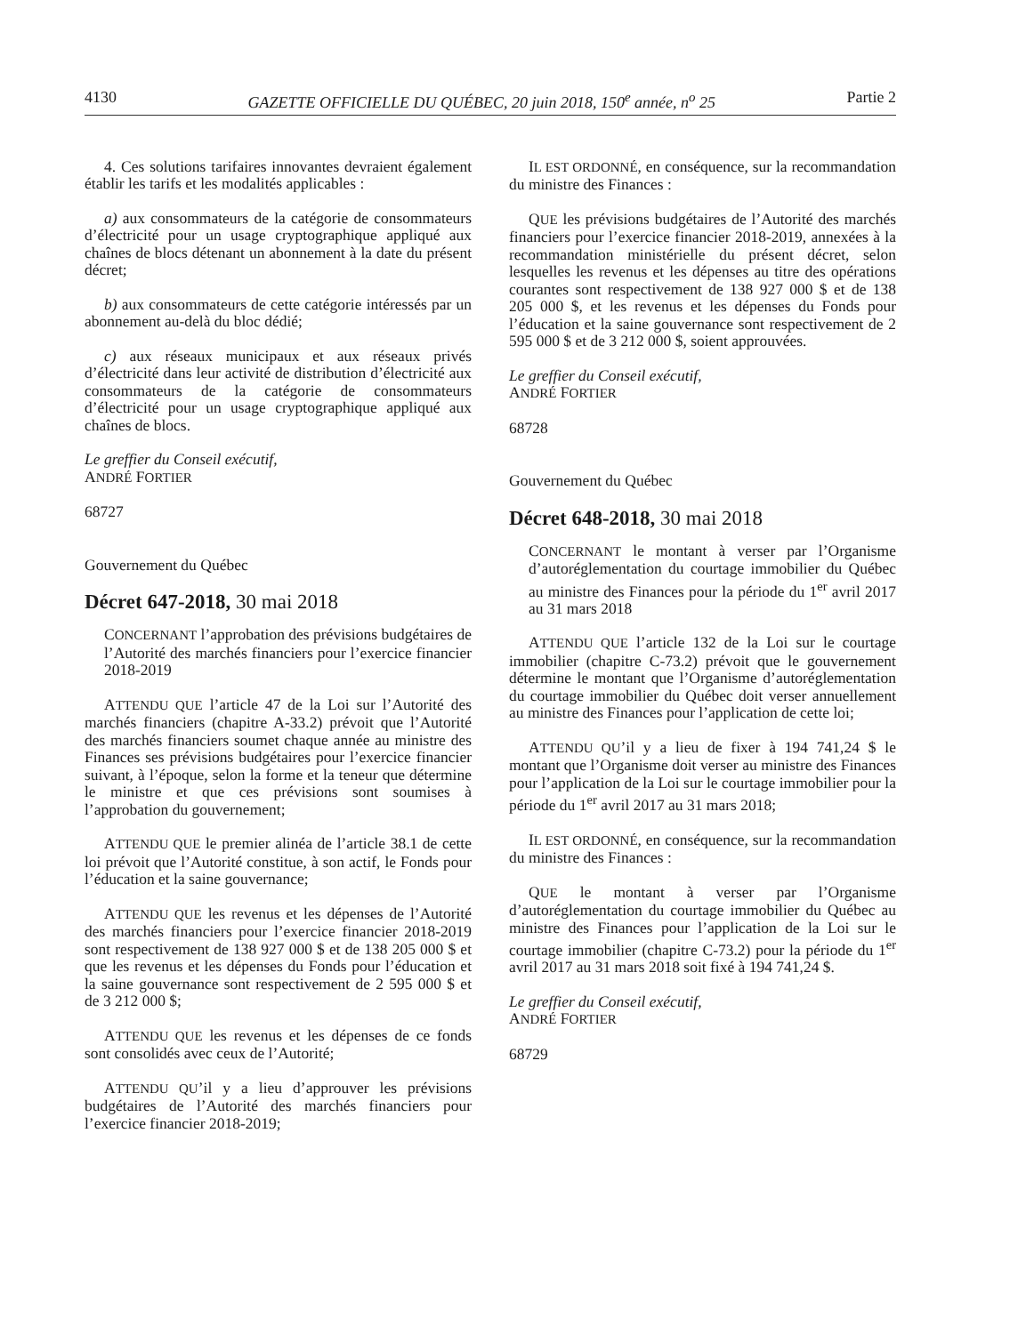4130 GAZETTE OFFICIELLE DU QUÉBEC, 20 juin 2018, 150<sup>e</sup> année, n<sup>o</sup> 25 Partie 2
4. Ces solutions tarifaires innovantes devraient également établir les tarifs et les modalités applicables :
a) aux consommateurs de la catégorie de consommateurs d’électricité pour un usage cryptographique appliqué aux chaînes de blocs détenant un abonnement à la date du présent décret;
b) aux consommateurs de cette catégorie intéressés par un abonnement au-delà du bloc dédié;
c) aux réseaux municipaux et aux réseaux privés d’électricité dans leur activité de distribution d’électricité aux consommateurs de la catégorie de consommateurs d’électricité pour un usage cryptographique appliqué aux chaînes de blocs.
Le greffier du Conseil exécutif,
ANDRÉ FORTIER
68727
Gouvernement du Québec
Décret 647-2018, 30 mai 2018
CONCERNANT l’approbation des prévisions budgétaires de l’Autorité des marchés financiers pour l’exercice financier 2018-2019
ATTENDU QUE l’article 47 de la Loi sur l’Autorité des marchés financiers (chapitre A-33.2) prévoit que l’Autorité des marchés financiers soumet chaque année au ministre des Finances ses prévisions budgétaires pour l’exercice financier suivant, à l’époque, selon la forme et la teneur que détermine le ministre et que ces prévisions sont soumises à l’approbation du gouvernement;
ATTENDU QUE le premier alinéa de l’article 38.1 de cette loi prévoit que l’Autorité constitue, à son actif, le Fonds pour l’éducation et la saine gouvernance;
ATTENDU QUE les revenus et les dépenses de l’Autorité des marchés financiers pour l’exercice financier 2018-2019 sont respectivement de 138 927 000 $ et de 138 205 000 $ et que les revenus et les dépenses du Fonds pour l’éducation et la saine gouvernance sont respectivement de 2 595 000 $ et de 3 212 000 $;
ATTENDU QUE les revenus et les dépenses de ce fonds sont consolidés avec ceux de l’Autorité;
ATTENDU QU’il y a lieu d’approuver les prévisions budgétaires de l’Autorité des marchés financiers pour l’exercice financier 2018-2019;
IL EST ORDONNÉ, en conséquence, sur la recommandation du ministre des Finances :
QUE les prévisions budgétaires de l’Autorité des marchés financiers pour l’exercice financier 2018-2019, annexées à la recommandation ministérielle du présent décret, selon lesquelles les revenus et les dépenses au titre des opérations courantes sont respectivement de 138 927 000 $ et de 138 205 000 $, et les revenus et les dépenses du Fonds pour l’éducation et la saine gouvernance sont respectivement de 2 595 000 $ et de 3 212 000 $, soient approuvées.
Le greffier du Conseil exécutif,
ANDRÉ FORTIER
68728
Gouvernement du Québec
Décret 648-2018, 30 mai 2018
CONCERNANT le montant à verser par l’Organisme d’autoréglementation du courtage immobilier du Québec au ministre des Finances pour la période du 1<sup>er</sup> avril 2017 au 31 mars 2018
ATTENDU QUE l’article 132 de la Loi sur le courtage immobilier (chapitre C-73.2) prévoit que le gouvernement détermine le montant que l’Organisme d’autoréglementation du courtage immobilier du Québec doit verser annuellement au ministre des Finances pour l’application de cette loi;
ATTENDU QU’il y a lieu de fixer à 194 741,24 $ le montant que l’Organisme doit verser au ministre des Finances pour l’application de la Loi sur le courtage immobilier pour la période du 1<sup>er</sup> avril 2017 au 31 mars 2018;
IL EST ORDONNÉ, en conséquence, sur la recommandation du ministre des Finances :
QUE le montant à verser par l’Organisme d’autoréglementation du courtage immobilier du Québec au ministre des Finances pour l’application de la Loi sur le courtage immobilier (chapitre C-73.2) pour la période du 1<sup>er</sup> avril 2017 au 31 mars 2018 soit fixé à 194 741,24 $.
Le greffier du Conseil exécutif,
ANDRÉ FORTIER
68729